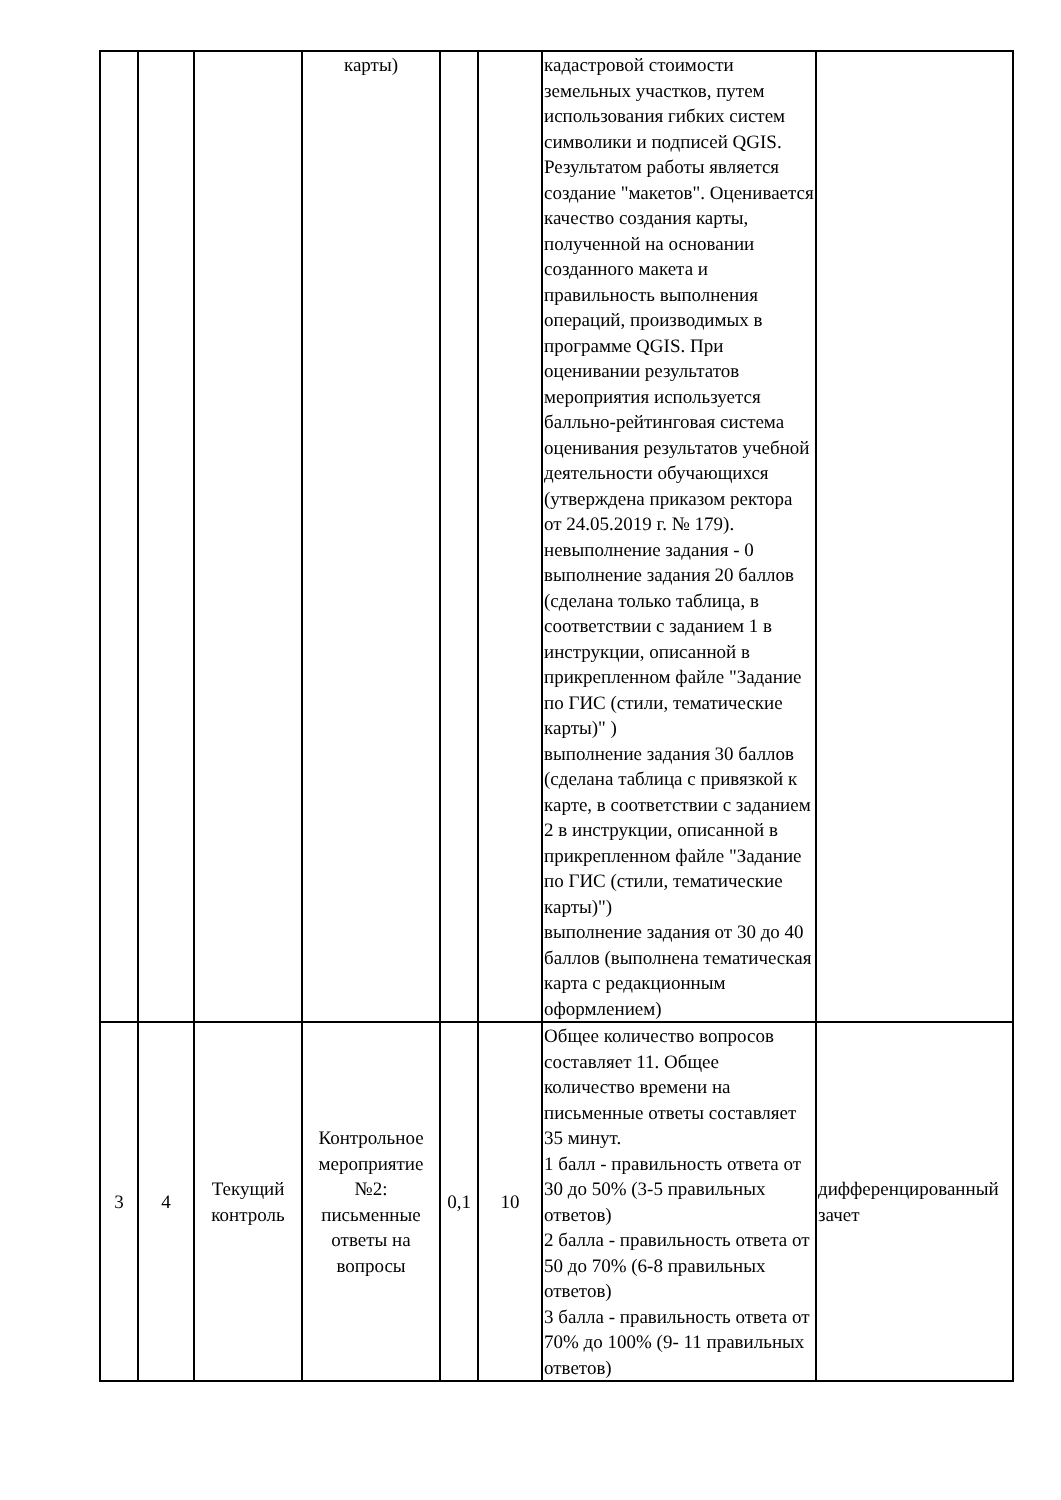| | | | карты) | | | кадастровой стоимости земельных участков, путем использования гибких систем символики и подписей QGIS. Результатом работы является создание "макетов". Оценивается качество создания карты, полученной на основании созданного макета и правильность выполнения операций, производимых в программе QGIS. При оценивании результатов мероприятия используется балльно-рейтинговая система оценивания результатов учебной деятельности обучающихся (утверждена приказом ректора от 24.05.2019 г. № 179). невыполнение задания - 0 выполнение задания 20 баллов (сделана только таблица, в соответствии с заданием 1 в инструкции, описанной в прикрепленном файле "Задание по ГИС (стили, тематические карты)" ) выполнение задания 30 баллов (сделана таблица с привязкой к карте, в соответствии с заданием 2 в инструкции, описанной в прикрепленном файле "Задание по ГИС (стили, тематические карты)") выполнение задания от 30 до 40 баллов (выполнена тематическая карта с редакционным оформлением) | |
| 3 | 4 | Текущий контроль | Контрольное мероприятие №2: письменные ответы на вопросы | 0,1 | 10 | Общее количество вопросов составляет 11. Общее количество времени на письменные ответы составляет 35 минут. 1 балл - правильность ответа от 30 до 50% (3-5 правильных ответов) 2 балла - правильность ответа от 50 до 70% (6-8 правильных ответов) 3 балла - правильность ответа от 70% до 100% (9- 11 правильных ответов) | дифференцированный зачет |